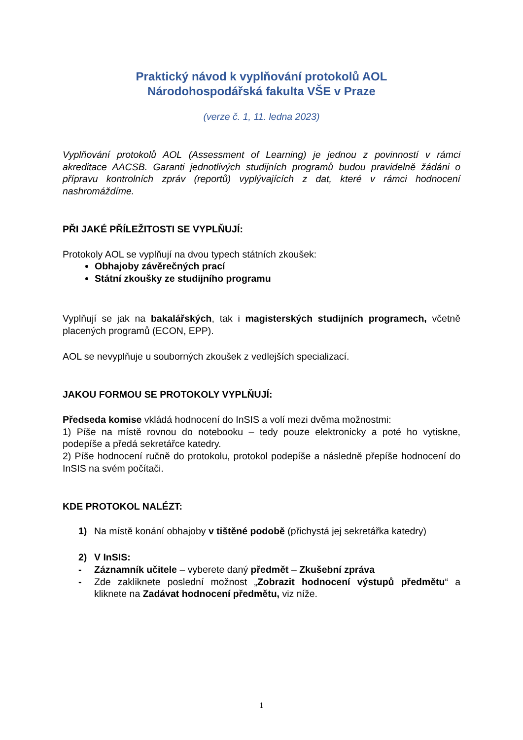Praktický návod k vyplňování protokolů AOL
Národohospodářská fakulta VŠE v Praze
(verze č. 1, 11. ledna 2023)
Vyplňování protokolů AOL (Assessment of Learning) je jednou z povinností v rámci akreditace AACSB. Garanti jednotlivých studijních programů budou pravidelně žádáni o přípravu kontrolních zpráv (reportů) vyplývajících z dat, které v rámci hodnocení nashromáždíme.
PŘI JAKÉ PŘÍLEŽITOSTI SE VYPLŇUJÍ:
Protokoly AOL se vyplňují na dvou typech státních zkoušek:
Obhajoby závěrečných prací
Státní zkoušky ze studijního programu
Vyplňují se jak na bakalářských, tak i magisterských studijních programech, včetně placených programů (ECON, EPP).
AOL se nevyplňuje u souborných zkoušek z vedlejších specializací.
JAKOU FORMOU SE PROTOKOLY VYPLŇUJÍ:
Předseda komise vkládá hodnocení do InSIS a volí mezi dvěma možnostmi:
1) Píše na místě rovnou do notebooku – tedy pouze elektronicky a poté ho vytiskne, podepíše a předá sekretářce katedry.
2) Píše hodnocení ručně do protokolu, protokol podepíše a následně přepíše hodnocení do InSIS na svém počítači.
KDE PROTOKOL NALÉZT:
1) Na místě konání obhajoby v tištěné podobě (přichystá jej sekretářka katedry)
2) V InSIS:
- Záznamník učitele – vyberete daný předmět – Zkušební zpráva
- Zde zakliknete poslední možnost „Zobrazit hodnocení výstupů předmětu“ a kliknete na Zadávat hodnocení předmětu, viz níže.
1